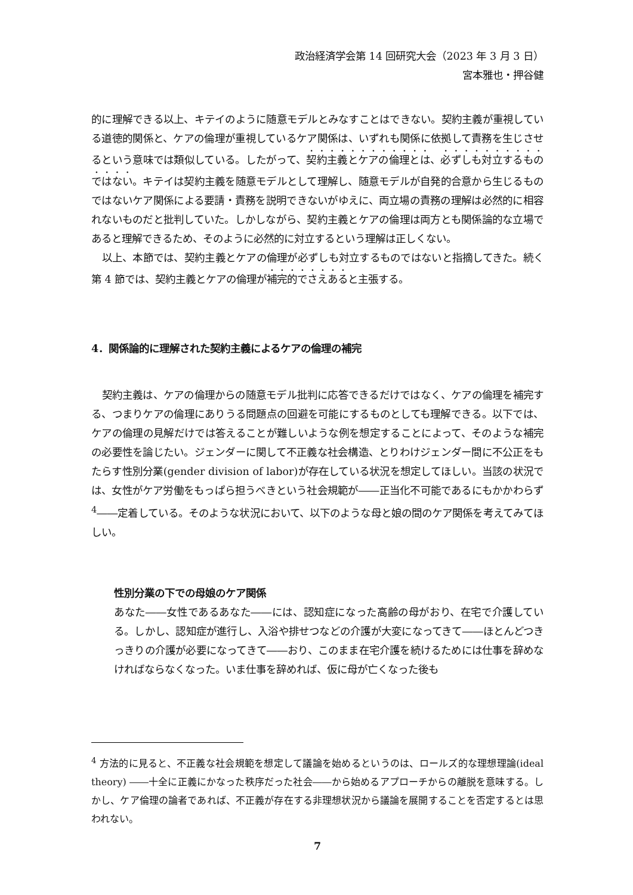政治経済学会第 14 回研究大会（2023 年 3 月 3 日）
宮本雅也・押谷健
的に理解できる以上、キテイのように随意モデルとみなすことはできない。契約主義が重視している道徳的関係と、ケアの倫理が重視しているケア関係は、いずれも関係に依拠して責務を生じさせるという意味では類似している。したがって、契約主義とケアの倫理とは、必ずしも対立するものではない。キテイは契約主義を随意モデルとして理解し、随意モデルが自発的合意から生じるものではないケア関係による要請・責務を説明できないがゆえに、両立場の責務の理解は必然的に相容れないものだと批判していた。しかしながら、契約主義とケアの倫理は両方とも関係論的な立場であると理解できるため、そのように必然的に対立するという理解は正しくない。
以上、本節では、契約主義とケアの倫理が必ずしも対立するものではないと指摘してきた。続く第 4 節では、契約主義とケアの倫理が補完的でさえあると主張する。
4．関係論的に理解された契約主義によるケアの倫理の補完
契約主義は、ケアの倫理からの随意モデル批判に応答できるだけではなく、ケアの倫理を補完する、つまりケアの倫理にありうる問題点の回避を可能にするものとしても理解できる。以下では、ケアの倫理の見解だけでは答えることが難しいような例を想定することによって、そのような補完の必要性を論じたい。ジェンダーに関して不正義な社会構造、とりわけジェンダー間に不公正をもたらす性別分業(gender division of labor)が存在している状況を想定してほしい。当該の状況では、女性がケア労働をもっぱら担うべきという社会規範が――正当化不可能であるにもかかわらず<sup>4</sup>――定着している。そのような状況において、以下のような母と娘の間のケア関係を考えてみてほしい。
性別分業の下での母娘のケア関係
あなた――女性であるあなた――には、認知症になった高齢の母がおり、在宅で介護している。しかし、認知症が進行し、入浴や排せつなどの介護が大変になってきて――ほとんどつきっきりの介護が必要になってきて――おり、このまま在宅介護を続けるためには仕事を辞めなければならなくなった。いま仕事を辞めれば、仮に母が亡くなった後も
<sup>4</sup> 方法的に見ると、不正義な社会規範を想定して議論を始めるというのは、ロールズ的な理想理論(ideal theory) ――十全に正義にかなった秩序だった社会――から始めるアプローチからの離脱を意味する。しかし、ケア倫理の論者であれば、不正義が存在する非理想状況から議論を展開することを否定するとは思われない。
7